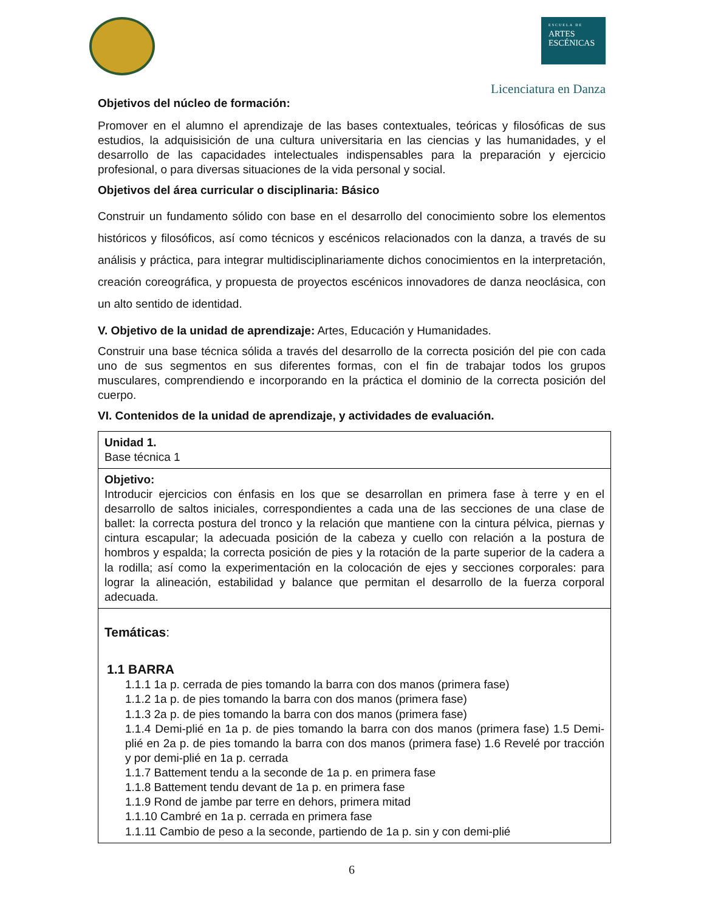ESCUELA DE
ARTES
ESCÉNICAS
Licenciatura en Danza
Objetivos del núcleo de formación:
Promover en el alumno el aprendizaje de las bases contextuales, teóricas y filosóficas de sus estudios, la adquisisición de una cultura universitaria en las ciencias y las humanidades, y el desarrollo de las capacidades intelectuales indispensables para la preparación y ejercicio profesional, o para diversas situaciones de la vida personal y social.
Objetivos del área curricular o disciplinaria: Básico
Construir un fundamento sólido con base en el desarrollo del conocimiento sobre los elementos históricos y filosóficos, así como técnicos y escénicos relacionados con la danza, a través de su análisis y práctica, para integrar multidisciplinariamente dichos conocimientos en la interpretación, creación coreográfica, y propuesta de proyectos escénicos innovadores de danza neoclásica, con un alto sentido de identidad.
V. Objetivo de la unidad de aprendizaje: Artes, Educación y Humanidades.
Construir una base técnica sólida a través del desarrollo de la correcta posición del pie con cada uno de sus segmentos en sus diferentes formas, con el fin de trabajar todos los grupos musculares, comprendiendo e incorporando en la práctica el dominio de la correcta posición del cuerpo.
VI. Contenidos de la unidad de aprendizaje, y actividades de evaluación.
| Unidad 1. Base técnica 1 |
| Objetivo: Introducir ejercicios con énfasis en los que se desarrollan en primera fase à terre y en el desarrollo de saltos iniciales, correspondientes a cada una de las secciones de una clase de ballet: la correcta postura del tronco y la relación que mantiene con la cintura pélvica, piernas y cintura escapular; la adecuada posición de la cabeza y cuello con relación a la postura de hombros y espalda; la correcta posición de pies y la rotación de la parte superior de la cadera a la rodilla; así como la experimentación en la colocación de ejes y secciones corporales: para lograr la alineación, estabilidad y balance que permitan el desarrollo de la fuerza corporal adecuada. |
| Temáticas : 1.1 BARRA 1.1.1 1a p. cerrada de pies tomando la barra con dos manos (primera fase) 1.1.2 1a p. de pies tomando la barra con dos manos (primera fase) 1.1.3 2a p. de pies tomando la barra con dos manos (primera fase) 1.1.4 Demi-plié en 1a p. de pies tomando la barra con dos manos (primera fase) 1.5 Demi-plié en 2a p. de pies tomando la barra con dos manos (primera fase) 1.6 Revelé por tracción y por demi-plié en 1a p. cerrada 1.1.7 Battement tendu a la seconde de 1a p. en primera fase 1.1.8 Battement tendu devant de 1a p. en primera fase 1.1.9 Rond de jambe par terre en dehors, primera mitad 1.1.10 Cambré en 1a p. cerrada en primera fase 1.1.11 Cambio de peso a la seconde, partiendo de 1a p. sin y con demi-plié |
6